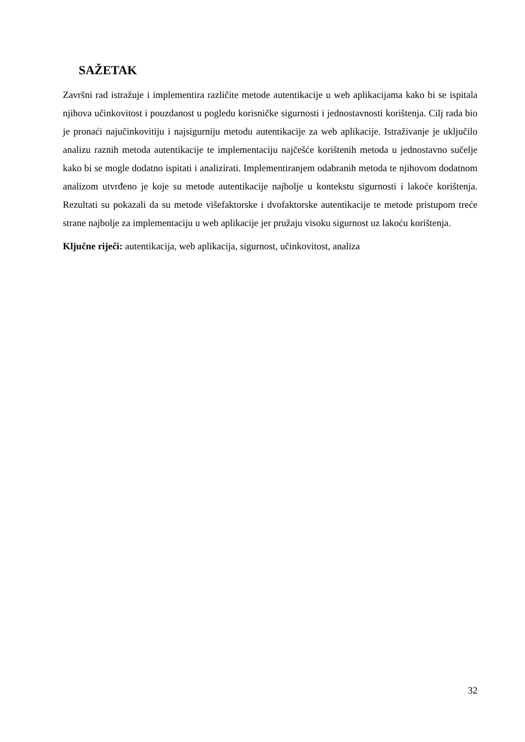SAŽETAK
Završni rad istražuje i implementira različite metode autentikacije u web aplikacijama kako bi se ispitala njihova učinkovitost i pouzdanost u pogledu korisničke sigurnosti i jednostavnosti korištenja. Cilj rada bio je pronaći najučinkovitiju i najsigurniju metodu autentikacije za web aplikacije. Istraživanje je uključilo analizu raznih metoda autentikacije te implementaciju najčešće korištenih metoda u jednostavno sučelje kako bi se mogle dodatno ispitati i analizirati. Implementiranjem odabranih metoda te njihovom dodatnom analizom utvrđeno je koje su metode autentikacije najbolje u kontekstu sigurnosti i lakoće korištenja. Rezultati su pokazali da su metode višefaktorske i dvofaktorske autentikacije te metode pristupom treće strane najbolje za implementaciju u web aplikacije jer pružaju visoku sigurnost uz lakoću korištenja.
Ključne riječi: autentikacija, web aplikacija, sigurnost, učinkovitost, analiza
32